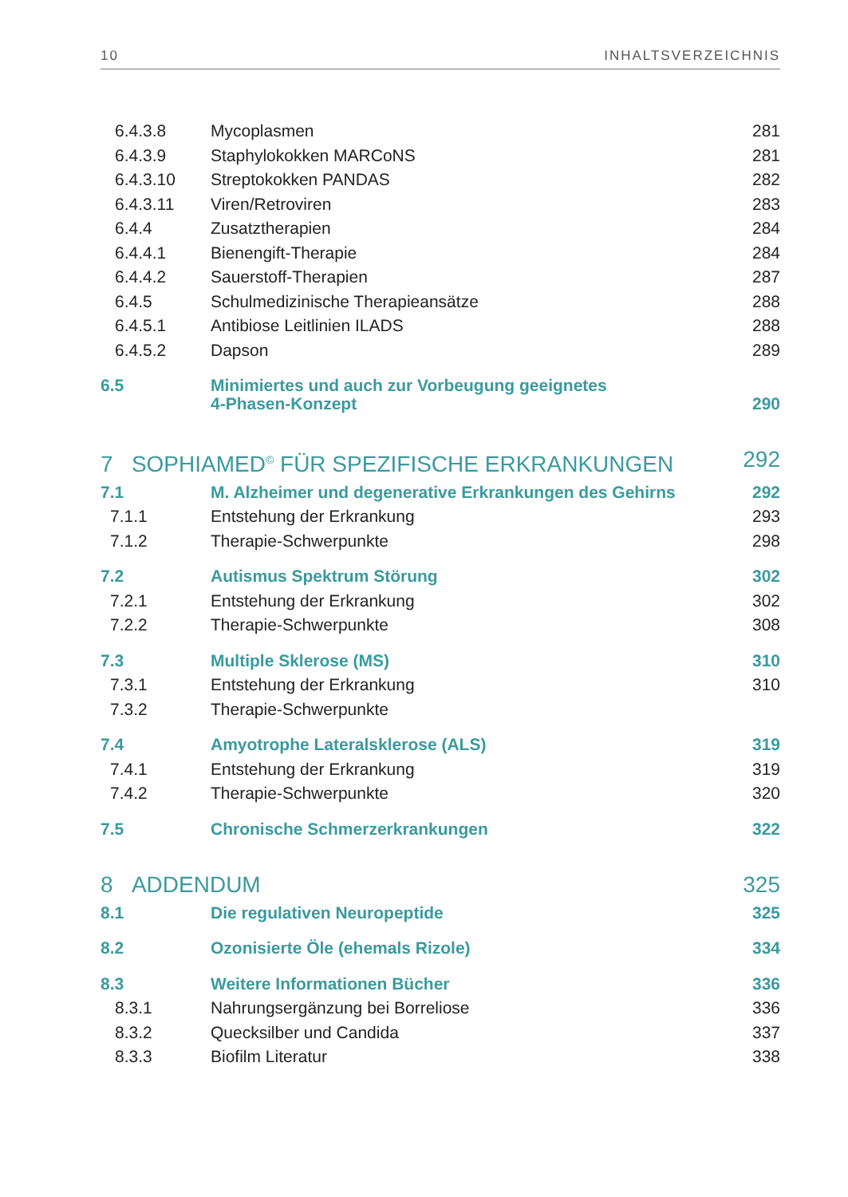10 INHALTSVERZEICHNIS
| 6.4.3.8 | Mycoplasmen | 281 |
| 6.4.3.9 | Staphylokokken MARCoNS | 281 |
| 6.4.3.10 | Streptokokken PANDAS | 282 |
| 6.4.3.11 | Viren/Retroviren | 283 |
| 6.4.4 | Zusatztherapien | 284 |
| 6.4.4.1 | Bienengift-Therapie | 284 |
| 6.4.4.2 | Sauerstoff-Therapien | 287 |
| 6.4.5 | Schulmedizinische Therapieansätze | 288 |
| 6.4.5.1 | Antibiose Leitlinien ILADS | 288 |
| 6.4.5.2 | Dapson | 289 |
| 6.5 | Minimiertes und auch zur Vorbeugung geeignetes 4-Phasen-Konzept | 290 |
| 7 SOPHIAMED<sup>©</sup> FÜR SPEZIFISCHE ERKRANKUNGEN | | 292 |
| 7.1 | M. Alzheimer und degenerative Erkrankungen des Gehirns | 292 |
| 7.1.1 | Entstehung der Erkrankung | 293 |
| 7.1.2 | Therapie-Schwerpunkte | 298 |
| 7.2 | Autismus Spektrum Störung | 302 |
| 7.2.1 | Entstehung der Erkrankung | 302 |
| 7.2.2 | Therapie-Schwerpunkte | 308 |
| 7.3 | Multiple Sklerose (MS) | 310 |
| 7.3.1 | Entstehung der Erkrankung | 310 |
| 7.3.2 | Therapie-Schwerpunkte | |
| 7.4 | Amyotrophe Lateralsklerose (ALS) | 319 |
| 7.4.1 | Entstehung der Erkrankung | 319 |
| 7.4.2 | Therapie-Schwerpunkte | 320 |
| 7.5 | Chronische Schmerzerkrankungen | 322 |
| 8 ADDENDUM | | 325 |
| 8.1 | Die regulativen Neuropeptide | 325 |
| 8.2 | Ozonisierte Öle (ehemals Rizole) | 334 |
| 8.3 | Weitere Informationen Bücher | 336 |
| 8.3.1 | Nahrungsergänzung bei Borreliose | 336 |
| 8.3.2 | Quecksilber und Candida | 337 |
| 8.3.3 | Biofilm Literatur | 338 |